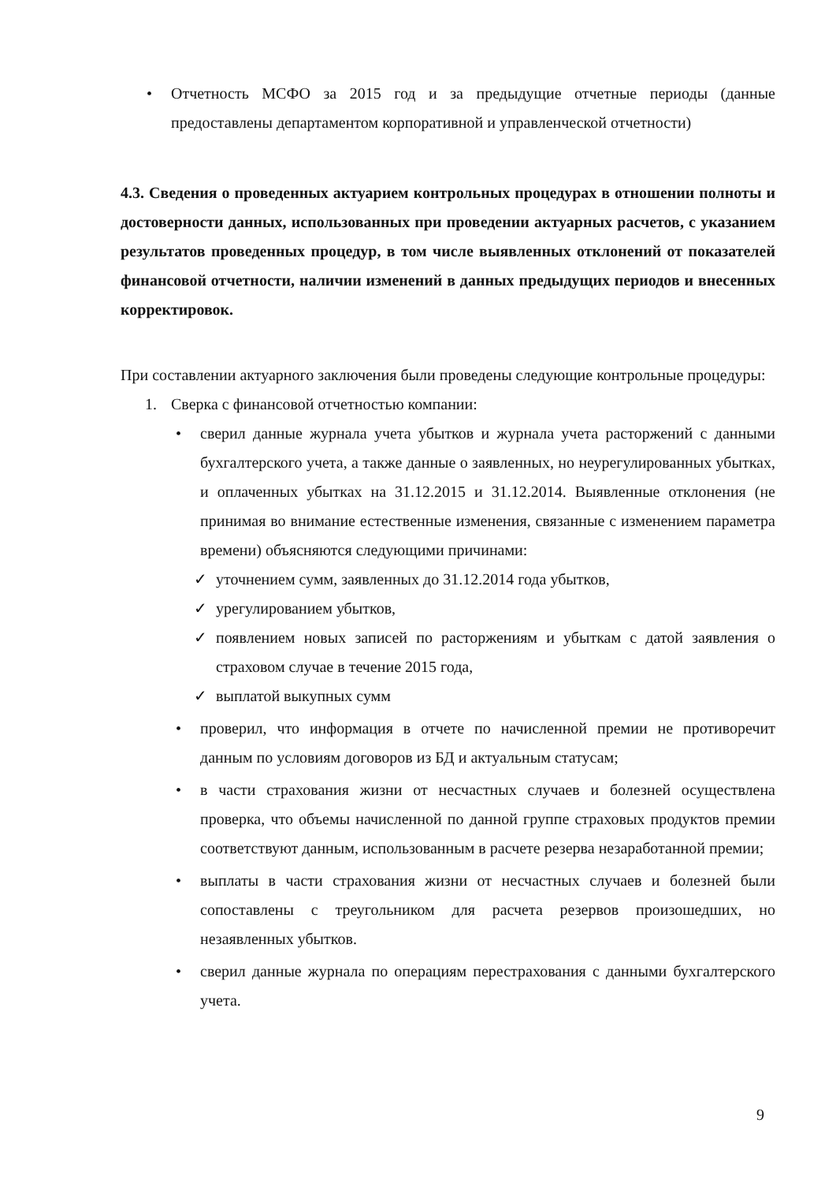• Отчетность МСФО за 2015 год и за предыдущие отчетные периоды (данные предоставлены департаментом корпоративной и управленческой отчетности)
4.3. Сведения о проведенных актуарием контрольных процедурах в отношении полноты и достоверности данных, использованных при проведении актуарных расчетов, с указанием результатов проведенных процедур, в том числе выявленных отклонений от показателей финансовой отчетности, наличии изменений в данных предыдущих периодов и внесенных корректировок.
При составлении актуарного заключения были проведены следующие контрольные процедуры:
1. Сверка с финансовой отчетностью компании:
• сверил данные журнала учета убытков и журнала учета расторжений с данными бухгалтерского учета, а также данные о заявленных, но неурегулированных убытках, и оплаченных убытках на 31.12.2015 и 31.12.2014. Выявленные отклонения (не принимая во внимание естественные изменения, связанные с изменением параметра времени) объясняются следующими причинами:
✓ уточнением сумм, заявленных до 31.12.2014 года убытков,
✓ урегулированием убытков,
✓ появлением новых записей по расторжениям и убыткам с датой заявления о страховом случае в течение 2015 года,
✓ выплатой выкупных сумм
• проверил, что информация в отчете по начисленной премии не противоречит данным по условиям договоров из БД и актуальным статусам;
• в части страхования жизни от несчастных случаев и болезней осуществлена проверка, что объемы начисленной по данной группе страховых продуктов премии соответствуют данным, использованным в расчете резерва незаработанной премии;
• выплаты в части страхования жизни от несчастных случаев и болезней были сопоставлены с треугольником для расчета резервов произошедших, но незаявленных убытков.
• сверил данные журнала по операциям перестрахования с данными бухгалтерского учета.
9